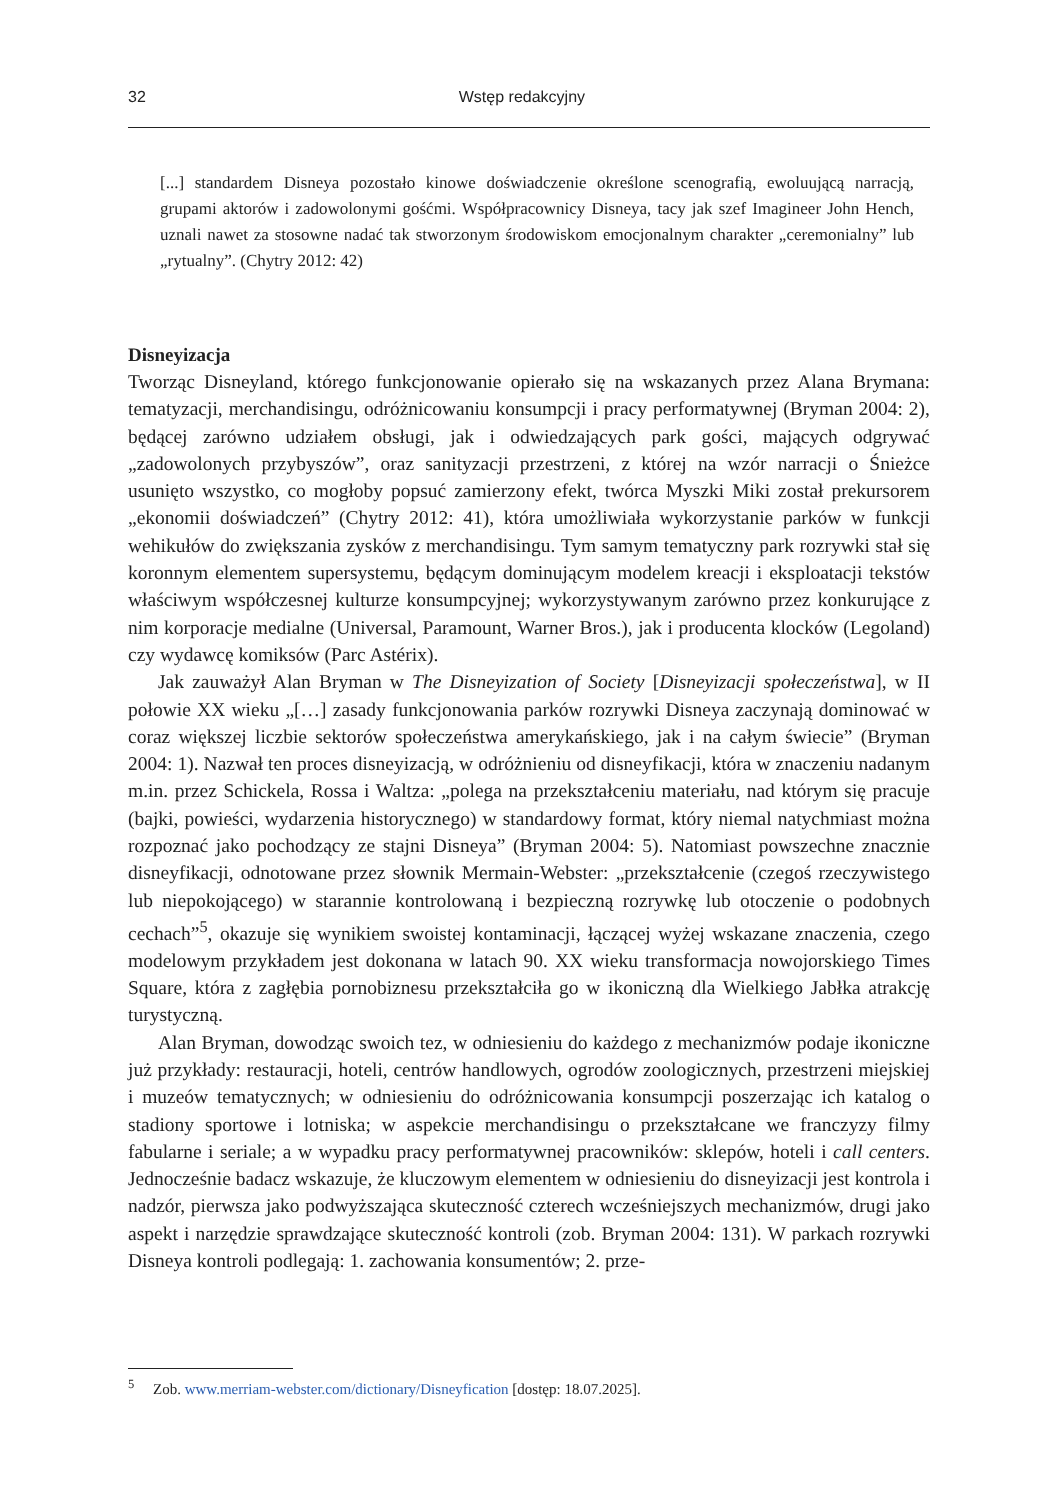32 Wstęp redakcyjny
[...] standardem Disneya pozostało kinowe doświadczenie określone scenografią, ewoluującą narracją, grupami aktorów i zadowolonymi gośćmi. Współpracownicy Disneya, tacy jak szef Imagineer John Hench, uznali nawet za stosowne nadać tak stworzonym środowiskom emocjonalnym charakter „ceremonialny” lub „rytualny”. (Chytry 2012: 42)
Disneyizacja
Tworząc Disneyland, którego funkcjonowanie opierało się na wskazanych przez Alana Brymana: tematyzacji, merchandisingu, odróżnicowaniu konsumpcji i pracy performatywnej (Bryman 2004: 2), będącej zarówno udziałem obsługi, jak i odwiedzających park gości, mających odgrywać „zadowolonych przybyszów”, oraz sanityzacji przestrzeni, z której na wzór narracji o Śnieżce usunięto wszystko, co mogłoby popsuć zamierzony efekt, twórca Myszki Miki został prekursorem „ekonomii doświadczeń” (Chytry 2012: 41), która umożliwiała wykorzystanie parków w funkcji wehikułów do zwiększania zysków z merchandisingu. Tym samym tematyczny park rozrywki stał się koronnym elementem supersystemu, będącym dominującym modelem kreacji i eksploatacji tekstów właściwym współczesnej kulturze konsumpcyjnej; wykorzystywanym zarówno przez konkurujące z nim korporacje medialne (Universal, Paramount, Warner Bros.), jak i producenta klocków (Legoland) czy wydawcę komiksów (Parc Astérix).
Jak zauważył Alan Bryman w The Disneyization of Society [Disneyizacji społeczeństwa], w II połowie XX wieku „[…] zasady funkcjonowania parków rozrywki Disneya zaczynają dominować w coraz większej liczbie sektorów społeczeństwa amerykańskiego, jak i na całym świecie” (Bryman 2004: 1). Nazwał ten proces disneyizacją, w odróżnieniu od disneyfikacji, która w znaczeniu nadanym m.in. przez Schickela, Rossa i Waltza: „polega na przekształceniu materiału, nad którym się pracuje (bajki, powieści, wydarzenia historycznego) w standardowy format, który niemal natychmiast można rozpoznać jako pochodzący ze stajni Disneya” (Bryman 2004: 5). Natomiast powszechne znacznie disneyfikacji, odnotowane przez słownik Mermain-Webster: „przekształcenie (czegoś rzeczywistego lub niepokojącego) w starannie kontrolowaną i bezpieczną rozrywkę lub otoczenie o podobnych cechach”<sup>5</sup>, okazuje się wynikiem swoistej kontaminacji, łączącej wyżej wskazane znaczenia, czego modelowym przykładem jest dokonana w latach 90. XX wieku transformacja nowojorskiego Times Square, która z zagłębia pornobiznesu przekształciła go w ikoniczną dla Wielkiego Jabłka atrakcję turystyczną.
Alan Bryman, dowodząc swoich tez, w odniesieniu do każdego z mechanizmów podaje ikoniczne już przykłady: restauracji, hoteli, centrów handlowych, ogrodów zoologicznych, przestrzeni miejskiej i muzeów tematycznych; w odniesieniu do odróżnicowania konsumpcji poszerzając ich katalog o stadiony sportowe i lotniska; w aspekcie merchandisingu o przekształcane we franczyzy filmy fabularne i seriale; a w wypadku pracy performatywnej pracowników: sklepów, hoteli i call centers. Jednocześnie badacz wskazuje, że kluczowym elementem w odniesieniu do disneyizacji jest kontrola i nadzór, pierwsza jako podwyższająca skuteczność czterech wcześniejszych mechanizmów, drugi jako aspekt i narzędzie sprawdzające skuteczność kontroli (zob. Bryman 2004: 131). W parkach rozrywki Disneya kontroli podlegają: 1. zachowania konsumentów; 2. prze-
<sup>5</sup> Zob. www.merriam-webster.com/dictionary/Disneyfication [dostęp: 18.07.2025].